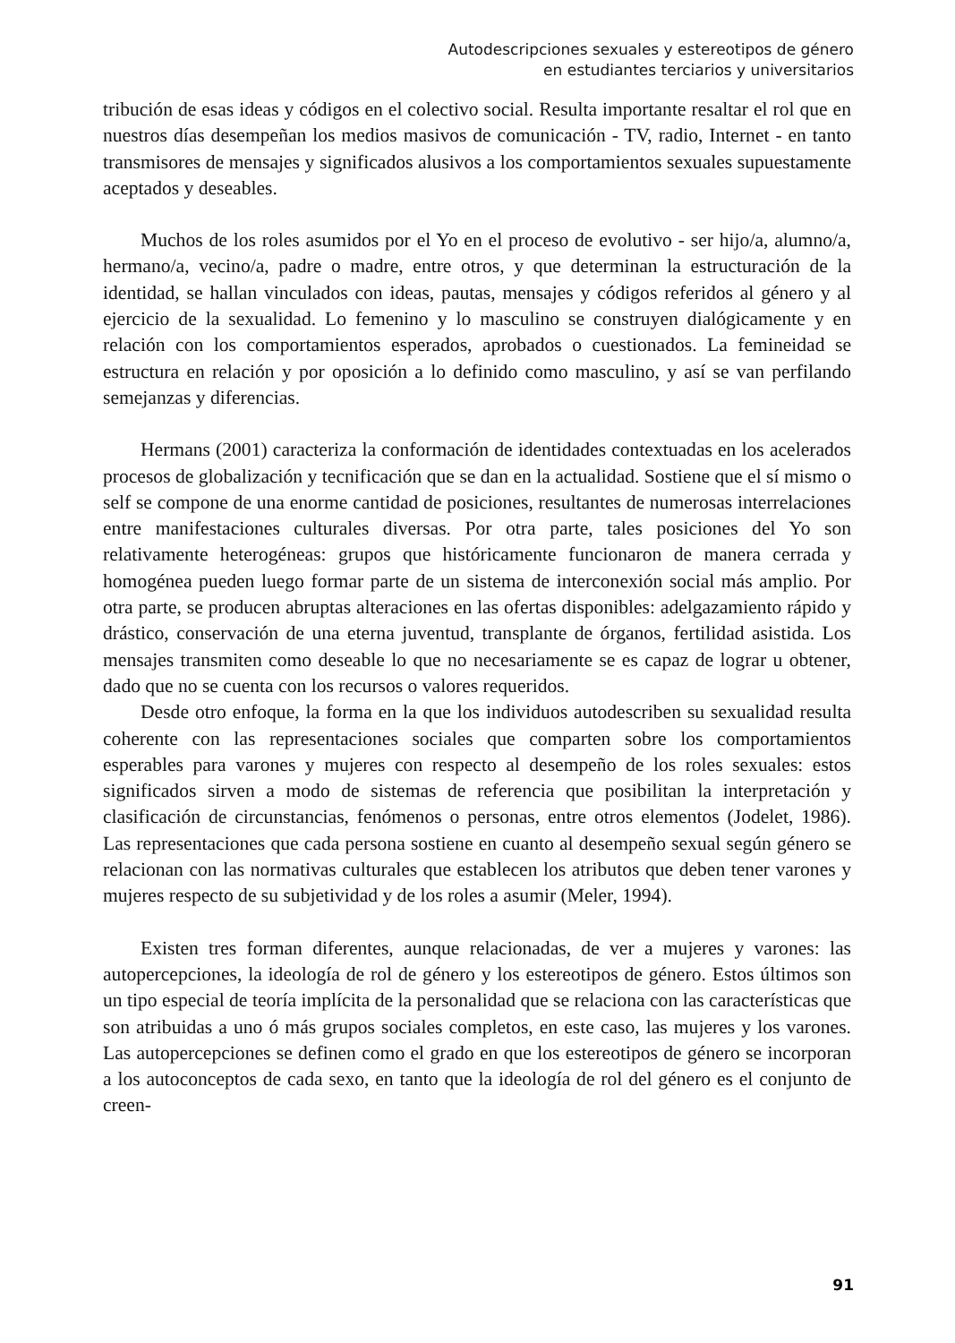Autodescripciones sexuales y estereotipos de género
en estudiantes terciarios y universitarios
tribución de esas ideas y códigos en el colectivo social. Resulta importante resaltar el rol que en nuestros días desempeñan los medios masivos de comunicación - TV, radio, Internet - en tanto transmisores de mensajes y significados alusivos a los comportamientos sexuales supuestamente aceptados y deseables.
Muchos de los roles asumidos por el Yo en el proceso de evolutivo - ser hijo/a, alumno/a, hermano/a, vecino/a, padre o madre, entre otros, y que determinan la estructuración de la identidad, se hallan vinculados con ideas, pautas, mensajes y códigos referidos al género y al ejercicio de la sexualidad. Lo femenino y lo masculino se construyen dialógicamente y en relación con los comportamientos esperados, aprobados o cuestionados. La femineidad se estructura en relación y por oposición a lo definido como masculino, y así se van perfilando semejanzas y diferencias.
Hermans (2001) caracteriza la conformación de identidades contextuadas en los acelerados procesos de globalización y tecnificación que se dan en la actualidad. Sostiene que el sí mismo o self se compone de una enorme cantidad de posiciones, resultantes de numerosas interrelaciones entre manifestaciones culturales diversas. Por otra parte, tales posiciones del Yo son relativamente heterogéneas: grupos que históricamente funcionaron de manera cerrada y homogénea pueden luego formar parte de un sistema de interconexión social más amplio. Por otra parte, se producen abruptas alteraciones en las ofertas disponibles: adelgazamiento rápido y drástico, conservación de una eterna juventud, transplante de órganos, fertilidad asistida. Los mensajes transmiten como deseable lo que no necesariamente se es capaz de lograr u obtener, dado que no se cuenta con los recursos o valores requeridos.
Desde otro enfoque, la forma en la que los individuos autodescriben su sexualidad resulta coherente con las representaciones sociales que comparten sobre los comportamientos esperables para varones y mujeres con respecto al desempeño de los roles sexuales: estos significados sirven a modo de sistemas de referencia que posibilitan la interpretación y clasificación de circunstancias, fenómenos o personas, entre otros elementos (Jodelet, 1986). Las representaciones que cada persona sostiene en cuanto al desempeño sexual según género se relacionan con las normativas culturales que establecen los atributos que deben tener varones y mujeres respecto de su subjetividad y de los roles a asumir (Meler, 1994).
Existen tres forman diferentes, aunque relacionadas, de ver a mujeres y varones: las autopercepciones, la ideología de rol de género y los estereotipos de género. Estos últimos son un tipo especial de teoría implícita de la personalidad que se relaciona con las características que son atribuidas a uno ó más grupos sociales completos, en este caso, las mujeres y los varones. Las autopercepciones se definen como el grado en que los estereotipos de género se incorporan a los autoconceptos de cada sexo, en tanto que la ideología de rol del género es el conjunto de creen-
91